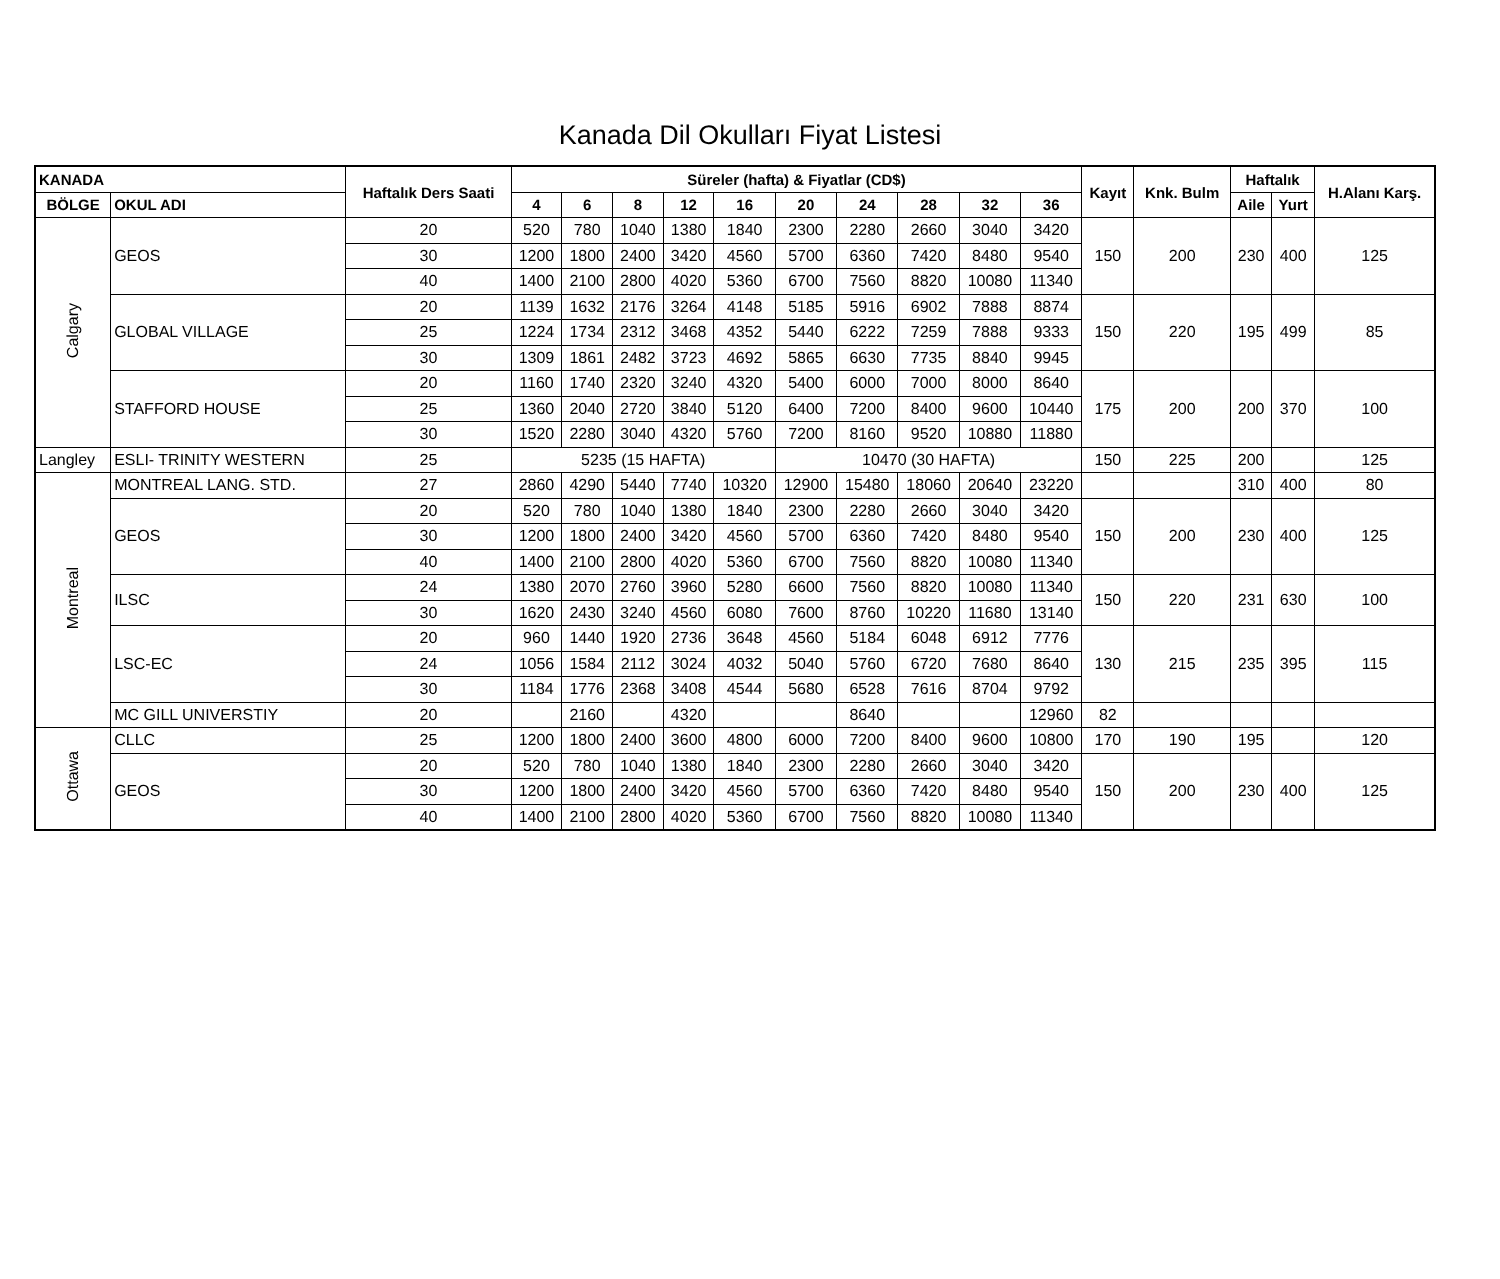Kanada Dil Okulları Fiyat Listesi
| KANADA | | Haftalık Ders Saati | Süreler (hafta) & Fiyatlar (CD$) | | | | | | | | | | Kayıt | Knk. Bulm | Haftalık | | H.Alanı Karş. |
| --- | --- | --- | --- | --- | --- | --- | --- | --- | --- | --- | --- | --- | --- | --- | --- | --- | --- |
| BÖLGE | OKUL ADI | | | | | | | | | | | | | | Aile | Yurt | |
| | | | 4 | 6 | 8 | 12 | 16 | 20 | 24 | 28 | 32 | 36 | | | | | |
| Calgary | GEOS | 20 | 520 | 780 | 1040 | 1380 | 1840 | 2300 | 2280 | 2660 | 3040 | 3420 | 150 | 200 | 230 | 400 | 125 |
| | | 30 | 1200 | 1800 | 2400 | 3420 | 4560 | 5700 | 6360 | 7420 | 8480 | 9540 | | | | | |
| | | 40 | 1400 | 2100 | 2800 | 4020 | 5360 | 6700 | 7560 | 8820 | 10080 | 11340 | | | | | |
| | GLOBAL VILLAGE | 20 | 1139 | 1632 | 2176 | 3264 | 4148 | 5185 | 5916 | 6902 | 7888 | 8874 | 150 | 220 | 195 | 499 | 85 |
| | | 25 | 1224 | 1734 | 2312 | 3468 | 4352 | 5440 | 6222 | 7259 | 7888 | 9333 | | | | | |
| | | 30 | 1309 | 1861 | 2482 | 3723 | 4692 | 5865 | 6630 | 7735 | 8840 | 9945 | | | | | |
| | STAFFORD HOUSE | 20 | 1160 | 1740 | 2320 | 3240 | 4320 | 5400 | 6000 | 7000 | 8000 | 8640 | 175 | 200 | 200 | 370 | 100 |
| | | 25 | 1360 | 2040 | 2720 | 3840 | 5120 | 6400 | 7200 | 8400 | 9600 | 10440 | | | | | |
| | | 30 | 1520 | 2280 | 3040 | 4320 | 5760 | 7200 | 8160 | 9520 | 10880 | 11880 | | | | | |
| Langley | ESLI- TRINITY WESTERN | 25 | 5235 (15 HAFTA) | | | | | 10470 (30 HAFTA) | | | | | 150 | 225 | 200 | | 125 |
| Montreal | MONTREAL LANG. STD. | 27 | 2860 | 4290 | 5440 | 7740 | 10320 | 12900 | 15480 | 18060 | 20640 | 23220 | | | 310 | 400 | 80 |
| | GEOS | 20 | 520 | 780 | 1040 | 1380 | 1840 | 2300 | 2280 | 2660 | 3040 | 3420 | 150 | 200 | 230 | 400 | 125 |
| | | 30 | 1200 | 1800 | 2400 | 3420 | 4560 | 5700 | 6360 | 7420 | 8480 | 9540 | | | | | |
| | | 40 | 1400 | 2100 | 2800 | 4020 | 5360 | 6700 | 7560 | 8820 | 10080 | 11340 | | | | | |
| | ILSC | 24 | 1380 | 2070 | 2760 | 3960 | 5280 | 6600 | 7560 | 8820 | 10080 | 11340 | 150 | 220 | 231 | 630 | 100 |
| | | 30 | 1620 | 2430 | 3240 | 4560 | 6080 | 7600 | 8760 | 10220 | 11680 | 13140 | | | | | |
| | LSC-EC | 20 | 960 | 1440 | 1920 | 2736 | 3648 | 4560 | 5184 | 6048 | 6912 | 7776 | 130 | 215 | 235 | 395 | 115 |
| | | 24 | 1056 | 1584 | 2112 | 3024 | 4032 | 5040 | 5760 | 6720 | 7680 | 8640 | | | | | |
| | | 30 | 1184 | 1776 | 2368 | 3408 | 4544 | 5680 | 6528 | 7616 | 8704 | 9792 | | | | | |
| | MC GILL UNIVERSTIY | 20 | | 2160 | | 4320 | | | 8640 | | | 12960 | 82 | | | | |
| Ottawa | CLLC | 25 | 1200 | 1800 | 2400 | 3600 | 4800 | 6000 | 7200 | 8400 | 9600 | 10800 | 170 | 190 | 195 | | 120 |
| | GEOS | 20 | 520 | 780 | 1040 | 1380 | 1840 | 2300 | 2280 | 2660 | 3040 | 3420 | 150 | 200 | 230 | 400 | 125 |
| | | 30 | 1200 | 1800 | 2400 | 3420 | 4560 | 5700 | 6360 | 7420 | 8480 | 9540 | | | | | |
| | | 40 | 1400 | 2100 | 2800 | 4020 | 5360 | 6700 | 7560 | 8820 | 10080 | 11340 | | | | | |